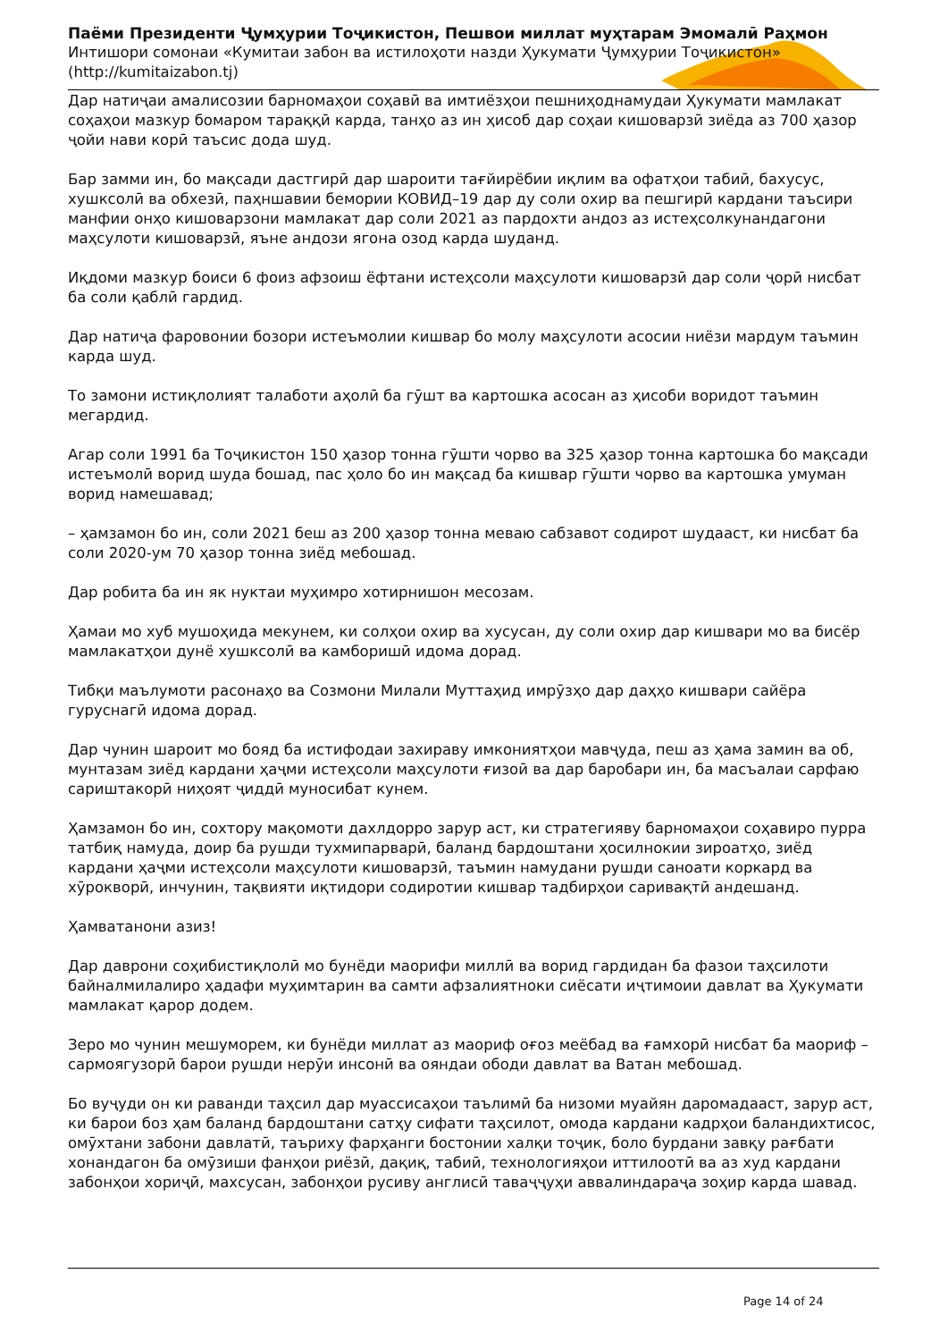Паёми Президенти Ҷумҳурии Тоҷикистон, Пешвои миллат муҳтарам Эмомалӣ Раҳмон
Интишори сомонаи «Кумитаи забон ва истилоҳоти назди Ҳукумати Ҷумҳурии Тоҷикистон»
(http://kumitaizabon.tj)
Дар натиҷаи амалисозии барномаҳои соҳавӣ ва имтиёзҳои пешниҳоднамудаи Ҳукумати мамлакат соҳаҳои мазкур бомаром тараққӣ карда, танҳо аз ин ҳисоб дар соҳаи кишоварзӣ зиёда аз 700 ҳазор ҷойи нави корӣ таъсис дода шуд.
Бар замми ин, бо мақсади дастгирӣ дар шароити тағйирёбии иқлим ва офатҳои табиӣ, бахусус, хушксолӣ ва обхезӣ, паҳншавии бемории КОВИД–19 дар ду соли охир ва пешгирӣ кардани таъсири манфии онҳо кишоварзони мамлакат дар соли 2021 аз пардохти андоз аз истеҳсолкунандагони маҳсулоти кишоварзӣ, яъне андози ягона озод карда шуданд.
Иқдоми мазкур боиси 6 фоиз афзоиш ёфтани истеҳсоли маҳсулоти кишоварзӣ дар соли ҷорӣ нисбат ба соли қаблӣ гардид.
Дар натиҷа фаровонии бозори истеъмолии кишвар бо молу маҳсулоти асосии ниёзи мардум таъмин карда шуд.
То замони истиқлолият талаботи аҳолӣ ба гӯшт ва картошка асосан аз ҳисоби воридот таъмин мегардид.
Агар соли 1991 ба Тоҷикистон 150 ҳазор тонна гӯшти чорво ва 325 ҳазор тонна картошка бо мақсади истеъмолӣ ворид шуда бошад, пас ҳоло бо ин мақсад ба кишвар гӯшти чорво ва картошка умуман ворид намешавад;
– ҳамзамон бо ин, соли 2021 беш аз 200 ҳазор тонна меваю сабзавот содирот шудааст, ки нисбат ба соли 2020-ум 70 ҳазор тонна зиёд мебошад.
Дар робита ба ин як нуктаи муҳимро хотирнишон месозам.
Ҳамаи мо хуб мушоҳида мекунем, ки солҳои охир ва хусусан, ду соли охир дар кишвари мо ва бисёр мамлакатҳои дунё хушксолӣ ва камборишӣ идома дорад.
Тибқи маълумоти расонаҳо ва Созмони Милали Муттаҳид имрӯзҳо дар даҳҳо кишвари сайёра гуруснагӣ идома дорад.
Дар чунин шароит мо бояд ба истифодаи захираву имкониятҳои мавҷуда, пеш аз ҳама замин ва об, мунтазам зиёд кардани ҳаҷми истеҳсоли маҳсулоти ғизоӣ ва дар баробари ин, ба масъалаи сарфаю сариштакорӣ ниҳоят ҷиддӣ муносибат кунем.
Ҳамзамон бо ин, сохтору мақомоти дахлдорро зарур аст, ки стратегияву барномаҳои соҳавиро пурра татбиқ намуда, доир ба рушди тухмипарварӣ, баланд бардоштани ҳосилнокии зироатҳо, зиёд кардани ҳаҷми истеҳсоли маҳсулоти кишоварзӣ, таъмин намудани рушди саноати коркард ва хӯрокворӣ, инчунин, тақвияти иқтидори содиротии кишвар тадбирҳои саривақтӣ андешанд.
Ҳамватанони азиз!
Дар даврони соҳибистиқлолӣ мо бунёди маорифи миллӣ ва ворид гардидан ба фазои таҳсилоти байналмилалиро ҳадафи муҳимтарин ва самти афзалиятноки сиёсати иҷтимоии давлат ва Ҳукумати мамлакат қарор додем.
Зеро мо чунин мешуморем, ки бунёди миллат аз маориф оғоз меёбад ва ғамхорӣ нисбат ба маориф – сармоягузорӣ барои рушди нерӯи инсонӣ ва ояндаи ободи давлат ва Ватан мебошад.
Бо вуҷуди он ки раванди таҳсил дар муассисаҳои таълимӣ ба низоми муайян даромадааст, зарур аст, ки барои боз ҳам баланд бардоштани сатҳу сифати таҳсилот, омода кардани кадрҳои баландихтисос, омӯхтани забони давлатӣ, таъриху фарҳанги бостонии халқи тоҷик, боло бурдани завқу рағбати хонандагон ба омӯзиши фанҳои риёзӣ, дақиқ, табиӣ, технологияҳои иттилоотӣ ва аз худ кардани забонҳои хориҷӣ, махсусан, забонҳои русиву англисӣ таваҷҷуҳи аввалиндараҷа зоҳир карда шавад.
Page 14 of 24